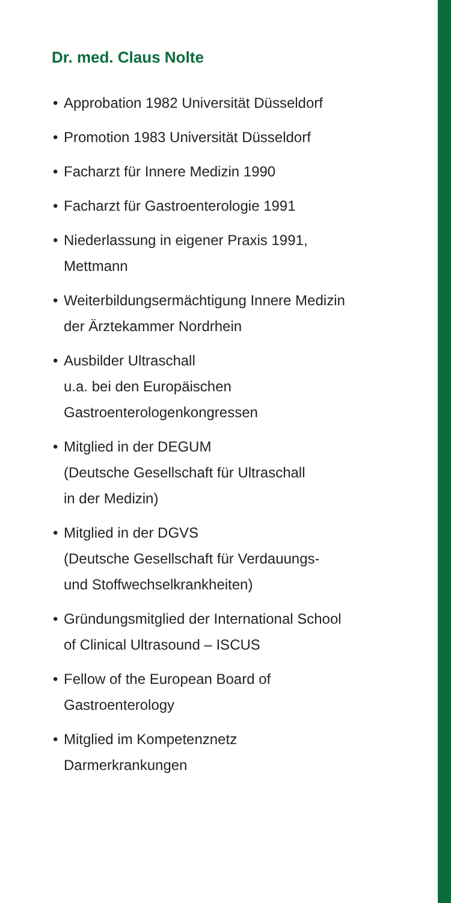Dr. med. Claus Nolte
• Approbation 1982 Universität Düsseldorf
• Promotion 1983 Universität Düsseldorf
• Facharzt für Innere Medizin 1990
• Facharzt für Gastroenterologie 1991
• Niederlassung in eigener Praxis 1991,
Mettmann
• Weiterbildungsermächtigung Innere Medizin
der Ärztekammer Nordrhein
• Ausbilder Ultraschall
u.a. bei den Europäischen
Gastroenterologenkongressen
• Mitglied in der DEGUM
(Deutsche Gesellschaft für Ultraschall
in der Medizin)
• Mitglied in der DGVS
(Deutsche Gesellschaft für Verdauungs-
und Stoffwechselkrankheiten)
• Gründungsmitglied der International School
of Clinical Ultrasound – ISCUS
• Fellow of the European Board of
Gastroenterology
• Mitglied im Kompetenznetz
Darmerkrankungen